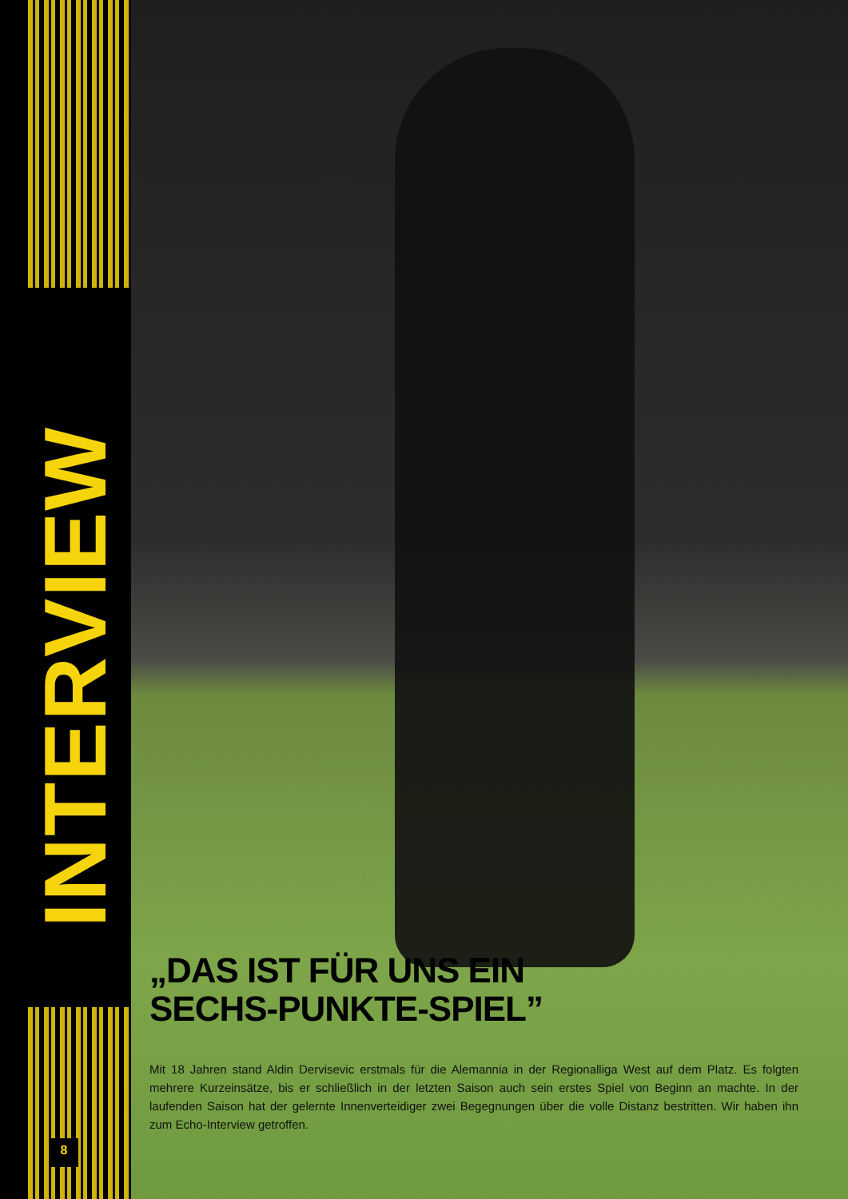INTERVIEW
8
„DAS IST FÜR UNS EIN
SECHS-PUNKTE-SPIEL”
Mit 18 Jahren stand Aldin Dervisevic erstmals für die Alemannia in der Regionalliga West auf dem Platz. Es folgten mehrere Kurzeinsätze, bis er schließlich in der letzten Saison auch sein erstes Spiel von Beginn an machte. In der laufenden Saison hat der gelernte Innenverteidiger zwei Begegnungen über die volle Distanz bestritten. Wir haben ihn zum Echo-Interview getroffen.